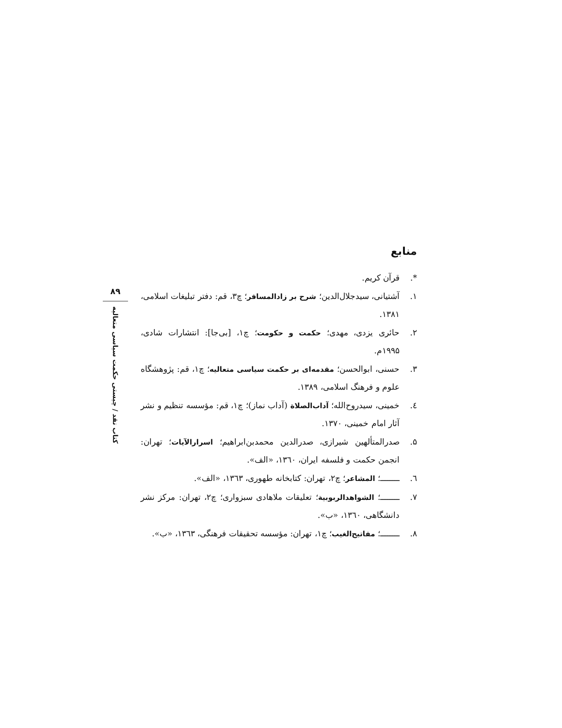منابع
*. قرآن کریم.
۱. آشتیانی، سیدجلال‌الدین؛ شرح بر زادالمسافر؛ چ۳، قم: دفتر تبلیغات اسلامی، ۱۳۸۱.
۲. حائری یزدی، مهدی؛ حکمت و حکومت؛ چ۱، [بی‌جا]: انتشارات شادی، ۱۹۹۵م.
۳. حسنی، ابوالحسن؛ مقدمه‌ای بر حکمت سیاسی متعالیه؛ چ۱، قم: پژوهشگاه علوم و فرهنگ اسلامی، ۱۳۸۹.
٤. خمینی، سیدروح‌الله؛ آداب‌الصلاة (آداب نماز)؛ چ۱، قم: مؤسسه تنظیم و نشر آثار امام خمینی، ۱۳۷۰.
۵. صدرالمتألهین شیرازی، صدرالدین محمدبن‌ابراهیم؛ اسرارالآیات؛ تهران: انجمن حکمت و فلسفه ایران، ۱۳٦۰، «الف».
٦. ــــــــ؛ المشاعر؛ چ۲، تهران: کتابخانه طهوری، ۱۳٦۳، «الف».
۷. ــــــــ؛ الشواهدالربوبیة؛ تعلیقات ملاهادی سبزواری؛ چ۲، تهران: مرکز نشر دانشگاهی، ۱۳٦۰، «ب».
۸. ــــــــ؛ مفاتیح‌الغیب؛ چ۱، تهران: مؤسسه تحقیقات فرهنگی، ۱۳٦۳، «ب».
۸۹
کتاب نقد / چیستی حکمت سیاسی متعالیه